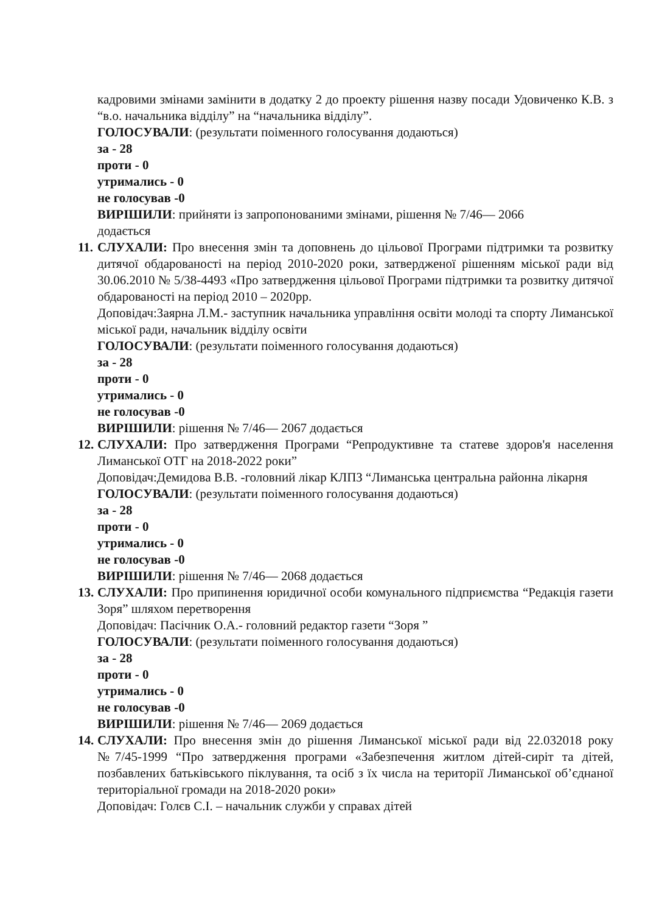кадровими змінами замінити в додатку 2 до проекту рішення назву посади Удовиченко К.В. з “в.о. начальника відділу” на “начальника відділу”.
ГОЛОСУВАЛИ: (результати поіменного голосування додаються)
за - 28
проти - 0
утримались - 0
не голосував -0
ВИРІШИЛИ: прийняти із запропонованими змінами, рішення № 7/46— 2066
додається
11. СЛУХАЛИ: Про внесення змін та доповнень до цільової Програми підтримки та розвитку дитячої обдарованості на період 2010-2020 роки, затвердженої рішенням міської ради від 30.06.2010 № 5/38-4493 «Про затвердження цільової Програми підтримки та розвитку дитячої обдарованості на період 2010 – 2020рр.
Доповідач:Заярна Л.М.- заступник начальника управління освіти молоді та спорту Лиманської міської ради, начальник відділу освіти
ГОЛОСУВАЛИ: (результати поіменного голосування додаються)
за - 28
проти - 0
утримались - 0
не голосував -0
ВИРІШИЛИ: рішення № 7/46— 2067 додається
12. СЛУХАЛИ: Про затвердження Програми “Репродуктивне та статеве здоров'я населення Лиманської ОТГ на 2018-2022 роки”
Доповідач:Демидова В.В. -головний лікар КЛПЗ “Лиманська центральна районна лікарня
ГОЛОСУВАЛИ: (результати поіменного голосування додаються)
за - 28
проти - 0
утримались - 0
не голосував -0
ВИРІШИЛИ: рішення № 7/46— 2068 додається
13. СЛУХАЛИ: Про припинення юридичної особи комунального підприємства “Редакція газети Зоря” шляхом перетворення
Доповідач: Пасічник О.А.- головний редактор газети “Зоря ”
ГОЛОСУВАЛИ: (результати поіменного голосування додаються)
за - 28
проти - 0
утримались - 0
не голосував -0
ВИРІШИЛИ: рішення № 7/46— 2069 додається
14. СЛУХАЛИ: Про внесення змін до рішення Лиманської міської ради від 22.032018 року №7/45-1999 “Про затвердження програми «Забезпечення житлом дітей-сиріт та дітей, позбавлених батьківського піклування, та осіб з їх числа на території Лиманської об’єднаної територіальної громади на 2018-2020 роки»
Доповідач: Голєв С.І. – начальник служби у справах дітей